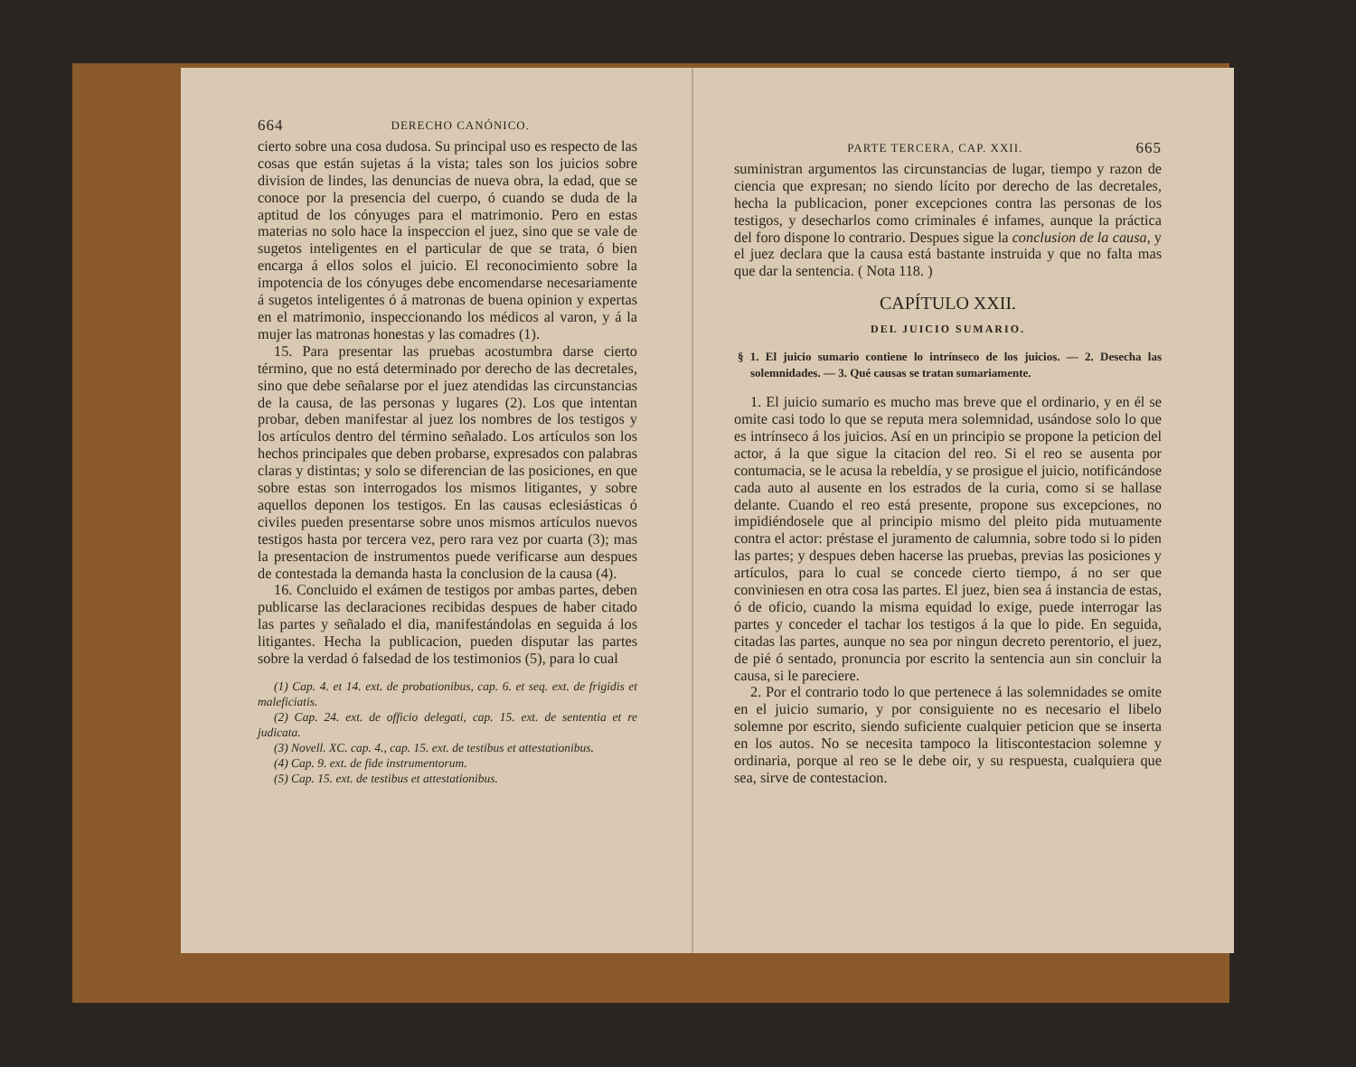664 DERECHO CANÓNICO.
cierto sobre una cosa dudosa. Su principal uso es respecto de las cosas que están sujetas á la vista; tales son los juicios sobre division de lindes, las denuncias de nueva obra, la edad, que se conoce por la presencia del cuerpo, ó cuando se duda de la aptitud de los cónyuges para el matrimonio. Pero en estas materias no solo hace la inspeccion el juez, sino que se vale de sugetos inteligentes en el particular de que se trata, ó bien encarga á ellos solos el juicio. El reconocimiento sobre la impotencia de los cónyuges debe encomendarse necesariamente á sugetos inteligentes ó á matronas de buena opinion y expertas en el matrimonio, inspeccionando los médicos al varon, y á la mujer las matronas honestas y las comadres (1).
15. Para presentar las pruebas acostumbra darse cierto término, que no está determinado por derecho de las decretales, sino que debe señalarse por el juez atendidas las circunstancias de la causa, de las personas y lugares (2). Los que intentan probar, deben manifestar al juez los nombres de los testigos y los artículos dentro del término señalado. Los artículos son los hechos principales que deben probarse, expresados con palabras claras y distintas; y solo se diferencian de las posiciones, en que sobre estas son interrogados los mismos litigantes, y sobre aquellos deponen los testigos. En las causas eclesiásticas ó civiles pueden presentarse sobre unos mismos artículos nuevos testigos hasta por tercera vez, pero rara vez por cuarta (3); mas la presentacion de instrumentos puede verificarse aun despues de contestada la demanda hasta la conclusion de la causa (4).
16. Concluido el exámen de testigos por ambas partes, deben publicarse las declaraciones recibidas despues de haber citado las partes y señalado el dia, manifestándolas en seguida á los litigantes. Hecha la publicacion, pueden disputar las partes sobre la verdad ó falsedad de los testimonios (5), para lo cual
(1) Cap. 4. et 14. ext. de probationibus, cap. 6. et seq. ext. de frigidis et maleficiatis.
(2) Cap. 24. ext. de officio delegati, cap. 15. ext. de sententia et re judicata.
(3) Novell. XC. cap. 4., cap. 15. ext. de testibus et attestationibus.
(4) Cap. 9. ext. de fide instrumentorum.
(5) Cap. 15. ext. de testibus et attestationibus.
PARTE TERCERA, CAP. XXII. 665
suministran argumentos las circunstancias de lugar, tiempo y razon de ciencia que expresan; no siendo lícito por derecho de las decretales, hecha la publicacion, poner excepciones contra las personas de los testigos, y desecharlos como criminales é infames, aunque la práctica del foro dispone lo contrario. Despues sigue la conclusion de la causa, y el juez declara que la causa está bastante instruida y que no falta mas que dar la sentencia. ( Nota 118. )
CAPÍTULO XXII.
DEL JUICIO SUMARIO.
§ 1. El juicio sumario contiene lo intrínseco de los juicios. — 2. Desecha las solemnidades. — 3. Qué causas se tratan sumariamente.
1. El juicio sumario es mucho mas breve que el ordinario, y en él se omite casi todo lo que se reputa mera solemnidad, usándose solo lo que es intrínseco á los juicios. Así en un principio se propone la peticion del actor, á la que sigue la citacion del reo. Si el reo se ausenta por contumacia, se le acusa la rebeldía, y se prosigue el juicio, notificándose cada auto al ausente en los estrados de la curia, como si se hallase delante. Cuando el reo está presente, propone sus excepciones, no impidiéndosele que al principio mismo del pleito pida mutuamente contra el actor: préstase el juramento de calumnia, sobre todo si lo piden las partes; y despues deben hacerse las pruebas, previas las posiciones y artículos, para lo cual se concede cierto tiempo, á no ser que conviniesen en otra cosa las partes. El juez, bien sea á instancia de estas, ó de oficio, cuando la misma equidad lo exige, puede interrogar las partes y conceder el tachar los testigos á la que lo pide. En seguida, citadas las partes, aunque no sea por ningun decreto perentorio, el juez, de pié ó sentado, pronuncia por escrito la sentencia aun sin concluir la causa, si le pareciere.
2. Por el contrario todo lo que pertenece á las solemnidades se omite en el juicio sumario, y por consiguiente no es necesario el libelo solemne por escrito, siendo suficiente cualquier peticion que se inserta en los autos. No se necesita tampoco la litiscontestacion solemne y ordinaria, porque al reo se le debe oir, y su respuesta, cualquiera que sea, sirve de contestacion.